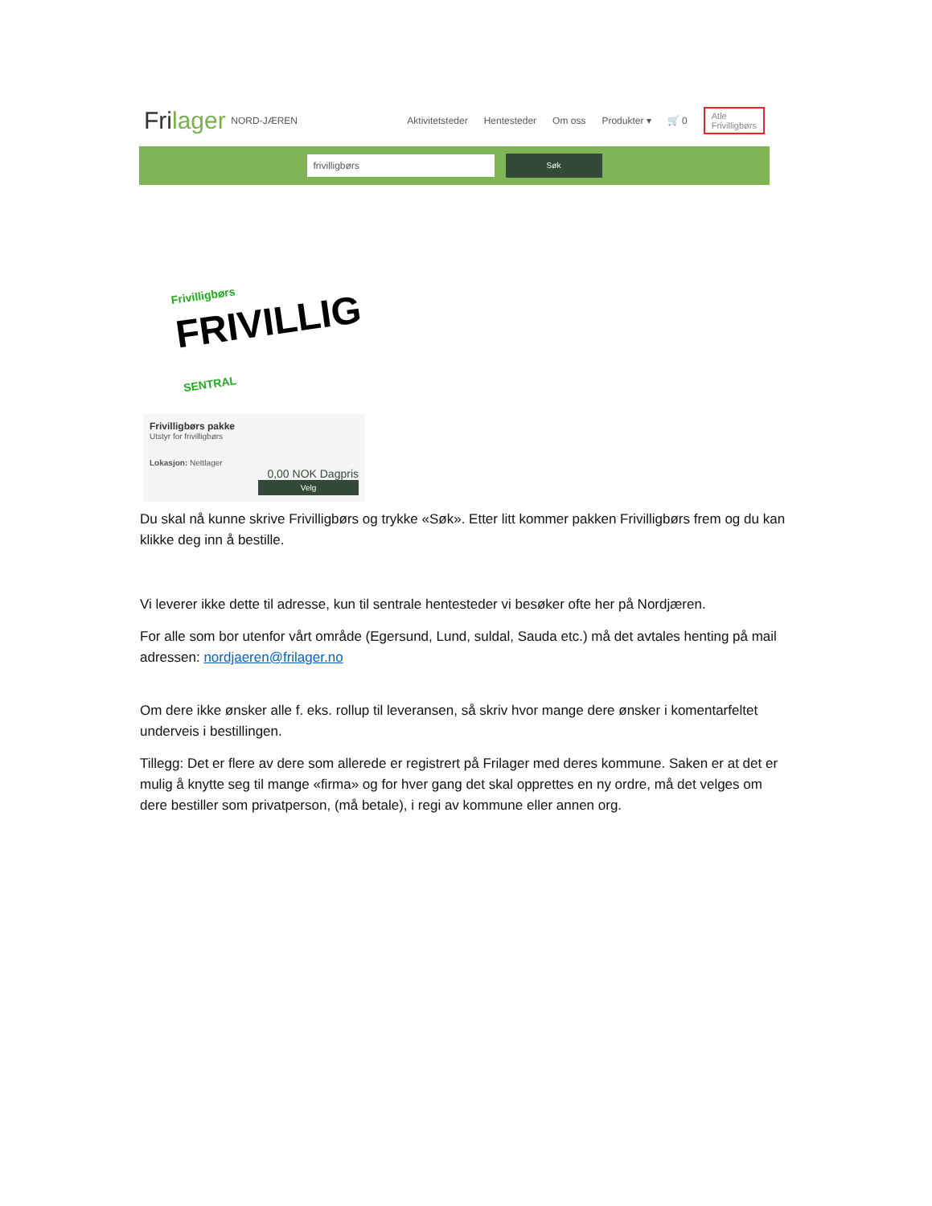Frilager NORD-JÆREN
Aktivitetsteder Hentesteder Om oss Produkter ▾ 🛒 0 Atle
Frivilligbørs
frivilligbørs
Søk
Frivilligbørs
FRIVILLIG
SENTRAL
Frivilligbørs pakke
Utstyr for frivilligbørs
Lokasjon: Nettlager
0,00 NOK Dagpris
Velg
Du skal nå kunne skrive Frivilligbørs og trykke «Søk». Etter litt kommer pakken Frivilligbørs frem og du kan klikke deg inn å bestille.
Vi leverer ikke dette til adresse, kun til sentrale hentesteder vi besøker ofte her på Nordjæren.
For alle som bor utenfor vårt område (Egersund, Lund, suldal, Sauda etc.) må det avtales henting på mail adressen: nordjaeren@frilager.no
Om dere ikke ønsker alle f. eks. rollup til leveransen, så skriv hvor mange dere ønsker i komentarfeltet underveis i bestillingen.
Tillegg: Det er flere av dere som allerede er registrert på Frilager med deres kommune. Saken er at det er mulig å knytte seg til mange «firma» og for hver gang det skal opprettes en ny ordre, må det velges om dere bestiller som privatperson, (må betale), i regi av kommune eller annen org.